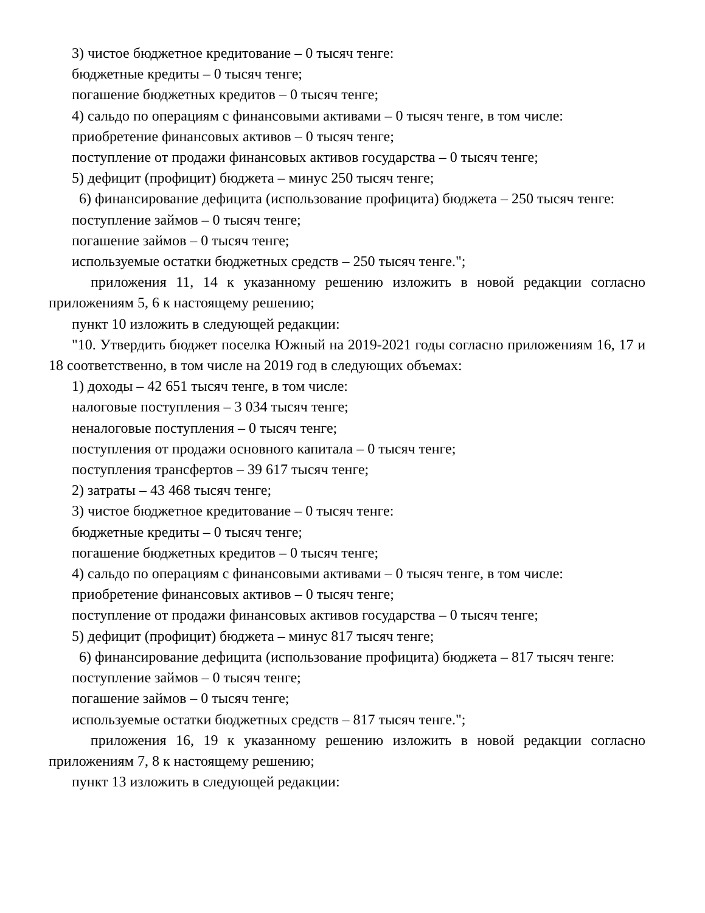3) чистое бюджетное кредитование – 0 тысяч тенге:
бюджетные кредиты – 0 тысяч тенге;
погашение бюджетных кредитов – 0 тысяч тенге;
4) сальдо по операциям с финансовыми активами – 0 тысяч тенге, в том числе:
приобретение финансовых активов – 0 тысяч тенге;
поступление от продажи финансовых активов государства – 0 тысяч тенге;
5) дефицит (профицит) бюджета – минус 250 тысяч тенге;
6) финансирование дефицита (использование профицита) бюджета – 250 тысяч тенге:
поступление займов – 0 тысяч тенге;
погашение займов – 0 тысяч тенге;
используемые остатки бюджетных средств – 250 тысяч тенге.";
приложения 11, 14 к указанному решению изложить в новой редакции согласно приложениям 5, 6 к настоящему решению;
пункт 10 изложить в следующей редакции:
"10. Утвердить бюджет поселка Южный на 2019-2021 годы согласно приложениям 16, 17 и 18 соответственно, в том числе на 2019 год в следующих объемах:
1) доходы – 42 651 тысяч тенге, в том числе:
налоговые поступления – 3 034 тысяч тенге;
неналоговые поступления – 0 тысяч тенге;
поступления от продажи основного капитала – 0 тысяч тенге;
поступления трансфертов – 39 617 тысяч тенге;
2) затраты – 43 468 тысяч тенге;
3) чистое бюджетное кредитование – 0 тысяч тенге:
бюджетные кредиты – 0 тысяч тенге;
погашение бюджетных кредитов – 0 тысяч тенге;
4) сальдо по операциям с финансовыми активами – 0 тысяч тенге, в том числе:
приобретение финансовых активов – 0 тысяч тенге;
поступление от продажи финансовых активов государства – 0 тысяч тенге;
5) дефицит (профицит) бюджета – минус 817 тысяч тенге;
6) финансирование дефицита (использование профицита) бюджета – 817 тысяч тенге:
поступление займов – 0 тысяч тенге;
погашение займов – 0 тысяч тенге;
используемые остатки бюджетных средств – 817 тысяч тенге.";
приложения 16, 19 к указанному решению изложить в новой редакции согласно приложениям 7, 8 к настоящему решению;
пункт 13 изложить в следующей редакции: